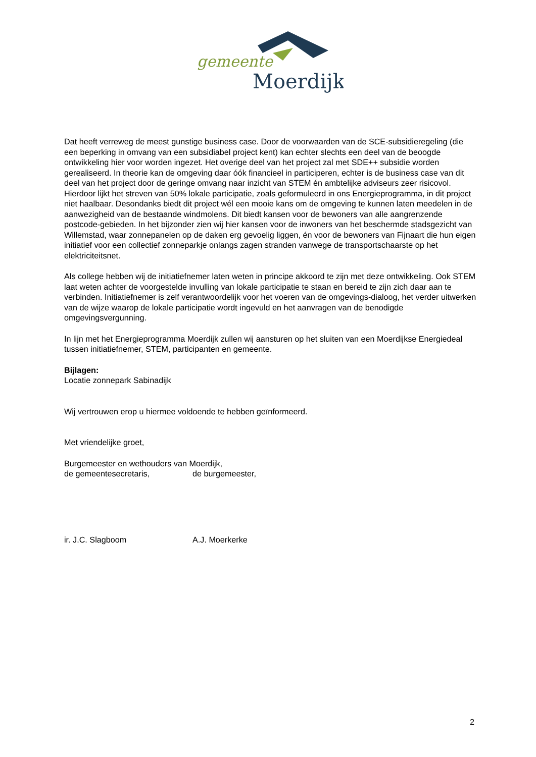gemeente
Moerdijk
Dat heeft verreweg de meest gunstige business case. Door de voorwaarden van de SCE-subsidieregeling (die een beperking in omvang van een subsidiabel project kent) kan echter slechts een deel van de beoogde ontwikkeling hier voor worden ingezet. Het overige deel van het project zal met SDE++ subsidie worden gerealiseerd. In theorie kan de omgeving daar óók financieel in participeren, echter is de business case van dit deel van het project door de geringe omvang naar inzicht van STEM én ambtelijke adviseurs zeer risicovol. Hierdoor lijkt het streven van 50% lokale participatie, zoals geformuleerd in ons Energieprogramma, in dit project niet haalbaar. Desondanks biedt dit project wél een mooie kans om de omgeving te kunnen laten meedelen in de aanwezigheid van de bestaande windmolens. Dit biedt kansen voor de bewoners van alle aangrenzende postcode-gebieden. In het bijzonder zien wij hier kansen voor de inwoners van het beschermde stadsgezicht van Willemstad, waar zonnepanelen op de daken erg gevoelig liggen, én voor de bewoners van Fijnaart die hun eigen initiatief voor een collectief zonneparkje onlangs zagen stranden vanwege de transportschaarste op het elektriciteitsnet.
Als college hebben wij de initiatiefnemer laten weten in principe akkoord te zijn met deze ontwikkeling. Ook STEM laat weten achter de voorgestelde invulling van lokale participatie te staan en bereid te zijn zich daar aan te verbinden. Initiatiefnemer is zelf verantwoordelijk voor het voeren van de omgevings-dialoog, het verder uitwerken van de wijze waarop de lokale participatie wordt ingevuld en het aanvragen van de benodigde omgevingsvergunning.
In lijn met het Energieprogramma Moerdijk zullen wij aansturen op het sluiten van een Moerdijkse Energiedeal tussen initiatiefnemer, STEM, participanten en gemeente.
Bijlagen:
Locatie zonnepark Sabinadijk
Wij vertrouwen erop u hiermee voldoende te hebben geïnformeerd.
Met vriendelijke groet,
Burgemeester en wethouders van Moerdijk,
de gemeentesecretaris, de burgemeester,
ir. J.C. Slagboom A.J. Moerkerke
2